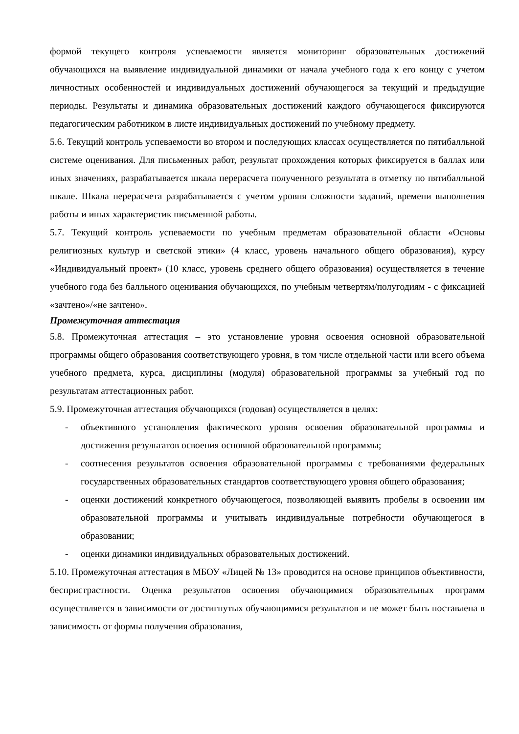формой текущего контроля успеваемости является мониторинг образовательных достижений обучающихся на выявление индивидуальной динамики от начала учебного года к его концу с учетом личностных особенностей и индивидуальных достижений обучающегося за текущий и предыдущие периоды. Результаты и динамика образовательных достижений каждого обучающегося фиксируются педагогическим работником в листе индивидуальных достижений по учебному предмету.
5.6. Текущий контроль успеваемости во втором и последующих классах осуществляется по пятибалльной системе оценивания. Для письменных работ, результат прохождения которых фиксируется в баллах или иных значениях, разрабатывается шкала перерасчета полученного результата в отметку по пятибалльной шкале. Шкала перерасчета разрабатывается с учетом уровня сложности заданий, времени выполнения работы и иных характеристик письменной работы.
5.7. Текущий контроль успеваемости по учебным предметам образовательной области «Основы религиозных культур и светской этики» (4 класс, уровень начального общего образования), курсу «Индивидуальный проект» (10 класс, уровень среднего общего образования) осуществляется в течение учебного года без балльного оценивания обучающихся, по учебным четвертям/полугодиям - с фиксацией «зачтено»/«не зачтено».
Промежуточная аттестация
5.8. Промежуточная аттестация – это установление уровня освоения основной образовательной программы общего образования соответствующего уровня, в том числе отдельной части или всего объема учебного предмета, курса, дисциплины (модуля) образовательной программы за учебный год по результатам аттестационных работ.
5.9. Промежуточная аттестация обучающихся (годовая) осуществляется в целях:
- объективного установления фактического уровня освоения образовательной программы и достижения результатов освоения основной образовательной программы;
- соотнесения результатов освоения образовательной программы с требованиями федеральных государственных образовательных стандартов соответствующего уровня общего образования;
- оценки достижений конкретного обучающегося, позволяющей выявить пробелы в освоении им образовательной программы и учитывать индивидуальные потребности обучающегося в образовании;
- оценки динамики индивидуальных образовательных достижений.
5.10. Промежуточная аттестация в МБОУ «Лицей № 13» проводится на основе принципов объективности, беспристрастности. Оценка результатов освоения обучающимися образовательных программ осуществляется в зависимости от достигнутых обучающимися результатов и не может быть поставлена в зависимость от формы получения образования,